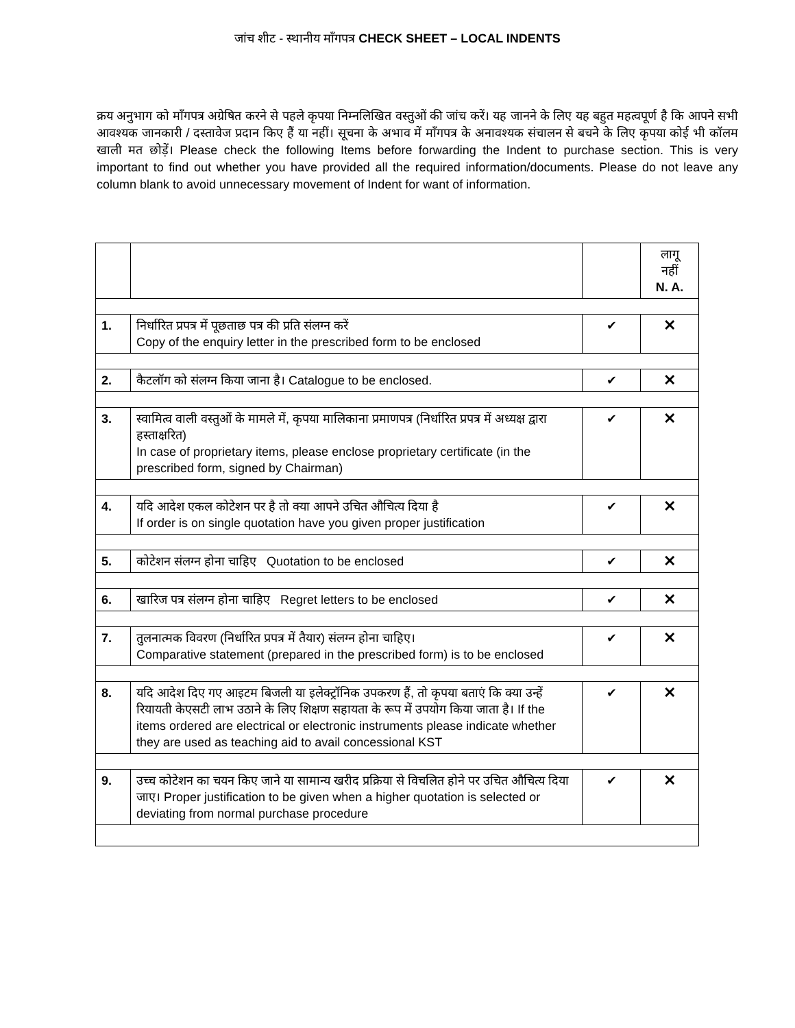जांच शीट - स्थानीय माँगपत्र CHECK SHEET – LOCAL INDENTS
क्रय अनुभाग को माँगपत्र अग्रेषित करने से पहले कृपया निम्नलिखित वस्तुओं की जांच करें। यह जानने के लिए यह बहुत महत्वपूर्ण है कि आपने सभी आवश्यक जानकारी / दस्तावेज प्रदान किए हैं या नहीं। सूचना के अभाव में माँगपत्र के अनावश्यक संचालन से बचने के लिए कृपया कोई भी कॉलम खाली मत छोड़ें। Please check the following Items before forwarding the Indent to purchase section. This is very important to find out whether you have provided all the required information/documents. Please do not leave any column blank to avoid unnecessary movement of Indent for want of information.
| | | | लागू नहीं N. A. |
| 1. | निर्धारित प्रपत्र में पूछताछ पत्र की प्रति संलग्न करें Copy of the enquiry letter in the prescribed form to be enclosed | ✔ | ✕ |
| 2. | कैटलॉग को संलग्न किया जाना है। Catalogue to be enclosed. | ✔ | ✕ |
| 3. | स्वामित्व वाली वस्तुओं के मामले में, कृपया मालिकाना प्रमाणपत्र (निर्धारित प्रपत्र में अध्यक्ष द्वारा हस्ताक्षरित) In case of proprietary items, please enclose proprietary certificate (in the prescribed form, signed by Chairman) | ✔ | ✕ |
| 4. | यदि आदेश एकल कोटेशन पर है तो क्या आपने उचित औचित्य दिया है If order is on single quotation have you given proper justification | ✔ | ✕ |
| 5. | कोटेशन संलग्न होना चाहिए Quotation to be enclosed | ✔ | ✕ |
| 6. | खारिज पत्र संलग्न होना चाहिए Regret letters to be enclosed | ✔ | ✕ |
| 7. | तुलनात्मक विवरण (निर्धारित प्रपत्र में तैयार) संलग्न होना चाहिए। Comparative statement (prepared in the prescribed form) is to be enclosed | ✔ | ✕ |
| 8. | यदि आदेश दिए गए आइटम बिजली या इलेक्ट्रॉनिक उपकरण हैं, तो कृपया बताएं कि क्या उन्हें रियायती केएसटी लाभ उठाने के लिए शिक्षण सहायता के रूप में उपयोग किया जाता है। If the items ordered are electrical or electronic instruments please indicate whether they are used as teaching aid to avail concessional KST | ✔ | ✕ |
| 9. | उच्च कोटेशन का चयन किए जाने या सामान्य खरीद प्रक्रिया से विचलित होने पर उचित औचित्य दिया जाए। Proper justification to be given when a higher quotation is selected or deviating from normal purchase procedure | ✔ | ✕ |